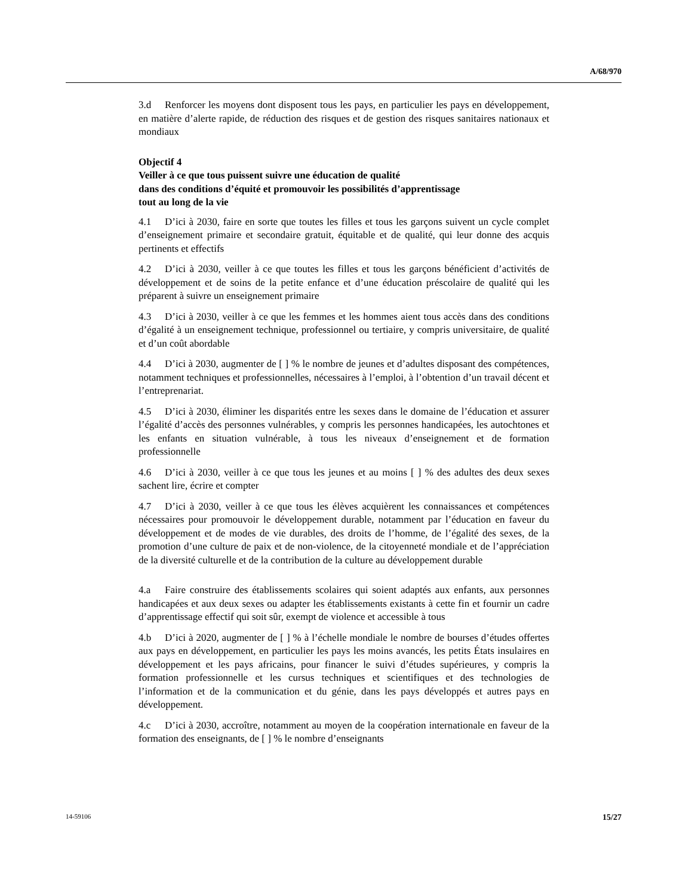A/68/970
3.d Renforcer les moyens dont disposent tous les pays, en particulier les pays en développement, en matière d’alerte rapide, de réduction des risques et de gestion des risques sanitaires nationaux et mondiaux
Objectif 4
Veiller à ce que tous puissent suivre une éducation de qualité
dans des conditions d’équité et promouvoir les possibilités d’apprentissage
tout au long de la vie
4.1 D’ici à 2030, faire en sorte que toutes les filles et tous les garçons suivent un cycle complet d’enseignement primaire et secondaire gratuit, équitable et de qualité, qui leur donne des acquis pertinents et effectifs
4.2 D’ici à 2030, veiller à ce que toutes les filles et tous les garçons bénéficient d’activités de développement et de soins de la petite enfance et d’une éducation préscolaire de qualité qui les préparent à suivre un enseignement primaire
4.3 D’ici à 2030, veiller à ce que les femmes et les hommes aient tous accès dans des conditions d’égalité à un enseignement technique, professionnel ou tertiaire, y compris universitaire, de qualité et d’un coût abordable
4.4 D’ici à 2030, augmenter de [ ] % le nombre de jeunes et d’adultes disposant des compétences, notamment techniques et professionnelles, nécessaires à l’emploi, à l’obtention d’un travail décent et l’entreprenariat.
4.5 D’ici à 2030, éliminer les disparités entre les sexes dans le domaine de l’éducation et assurer l’égalité d’accès des personnes vulnérables, y compris les personnes handicapées, les autochtones et les enfants en situation vulnérable, à tous les niveaux d’enseignement et de formation professionnelle
4.6 D’ici à 2030, veiller à ce que tous les jeunes et au moins [ ] % des adultes des deux sexes sachent lire, écrire et compter
4.7 D’ici à 2030, veiller à ce que tous les élèves acquièrent les connaissances et compétences nécessaires pour promouvoir le développement durable, notamment par l’éducation en faveur du développement et de modes de vie durables, des droits de l’homme, de l’égalité des sexes, de la promotion d’une culture de paix et de non-violence, de la citoyenneté mondiale et de l’appréciation de la diversité culturelle et de la contribution de la culture au développement durable
4.a Faire construire des établissements scolaires qui soient adaptés aux enfants, aux personnes handicapées et aux deux sexes ou adapter les établissements existants à cette fin et fournir un cadre d’apprentissage effectif qui soit sûr, exempt de violence et accessible à tous
4.b D’ici à 2020, augmenter de [ ] % à l’échelle mondiale le nombre de bourses d’études offertes aux pays en développement, en particulier les pays les moins avancés, les petits États insulaires en développement et les pays africains, pour financer le suivi d’études supérieures, y compris la formation professionnelle et les cursus techniques et scientifiques et des technologies de l’information et de la communication et du génie, dans les pays développés et autres pays en développement.
4.c D’ici à 2030, accroître, notamment au moyen de la coopération internationale en faveur de la formation des enseignants, de [ ] % le nombre d’enseignants
14-59106 15/27